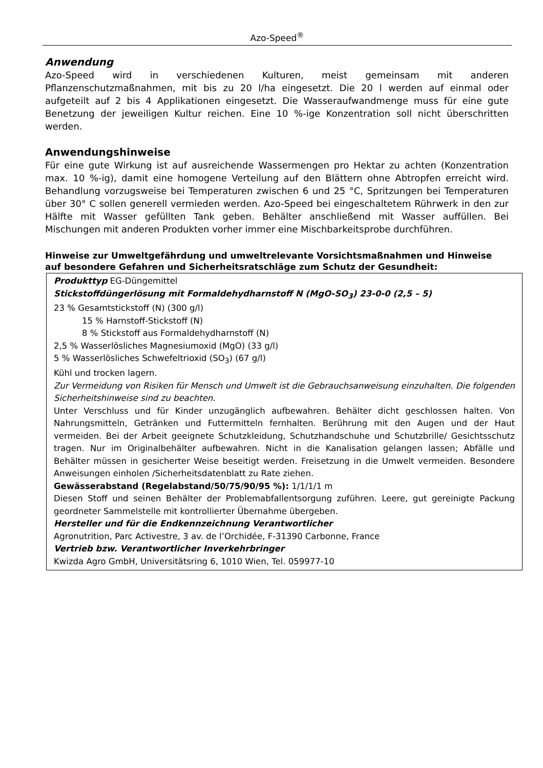Azo-Speed<sup>®</sup>
Anwendung
Azo-Speed wird in verschiedenen Kulturen, meist gemeinsam mit anderen Pflanzenschutzmaßnahmen, mit bis zu 20 l/ha eingesetzt. Die 20 l werden auf einmal oder aufgeteilt auf 2 bis 4 Applikationen eingesetzt. Die Wasseraufwandmenge muss für eine gute Benetzung der jeweiligen Kultur reichen. Eine 10 %-ige Konzentration soll nicht überschritten werden.
Anwendungshinweise
Für eine gute Wirkung ist auf ausreichende Wassermengen pro Hektar zu achten (Konzentration max. 10 %-ig), damit eine homogene Verteilung auf den Blättern ohne Abtropfen erreicht wird. Behandlung vorzugsweise bei Temperaturen zwischen 6 und 25 °C, Spritzungen bei Temperaturen über 30° C sollen generell vermieden werden. Azo-Speed bei eingeschaltetem Rührwerk in den zur Hälfte mit Wasser gefüllten Tank geben. Behälter anschließend mit Wasser auffüllen. Bei Mischungen mit anderen Produkten vorher immer eine Mischbarkeitsprobe durchführen.
Hinweise zur Umweltgefährdung und umweltrelevante Vorsichtsmaßnahmen und Hinweise auf besondere Gefahren und Sicherheitsratschläge zum Schutz der Gesundheit:
Produkttyp EG-Düngemittel
Stickstoffdüngerlösung mit Formaldehydharnstoff N (MgO-SO<sub>3</sub>) 23-0-0 (2,5 – 5)
23 % Gesamtstickstoff (N) (300 g/l)
15 % Harnstoff-Stickstoff (N)
8 % Stickstoff aus Formaldehydharnstoff (N)
2,5 % Wasserlösliches Magnesiumoxid (MgO) (33 g/l)
5 % Wasserlösliches Schwefeltrioxid (SO<sub>3</sub>) (67 g/l)
Kühl und trocken lagern.
Zur Vermeidung von Risiken für Mensch und Umwelt ist die Gebrauchsanweisung einzuhalten. Die folgenden Sicherheitshinweise sind zu beachten.
Unter Verschluss und für Kinder unzugänglich aufbewahren. Behälter dicht geschlossen halten. Von Nahrungsmitteln, Getränken und Futtermitteln fernhalten. Berührung mit den Augen und der Haut vermeiden. Bei der Arbeit geeignete Schutzkleidung, Schutzhandschuhe und Schutzbrille/ Gesichtsschutz tragen. Nur im Originalbehälter aufbewahren. Nicht in die Kanalisation gelangen lassen; Abfälle und Behälter müssen in gesicherter Weise beseitigt werden. Freisetzung in die Umwelt vermeiden. Besondere Anweisungen einholen /Sicherheitsdatenblatt zu Rate ziehen.
Gewässerabstand (Regelabstand/50/75/90/95 %): 1/1/1/1 m
Diesen Stoff und seinen Behälter der Problemabfallentsorgung zuführen. Leere, gut gereinigte Packung geordneter Sammelstelle mit kontrollierter Übernahme übergeben.
Hersteller und für die Endkennzeichnung Verantwortlicher
Agronutrition, Parc Activestre, 3 av. de l’Orchidée, F-31390 Carbonne, France
Vertrieb bzw. Verantwortlicher Inverkehrbringer
Kwizda Agro GmbH, Universitätsring 6, 1010 Wien, Tel. 059977-10